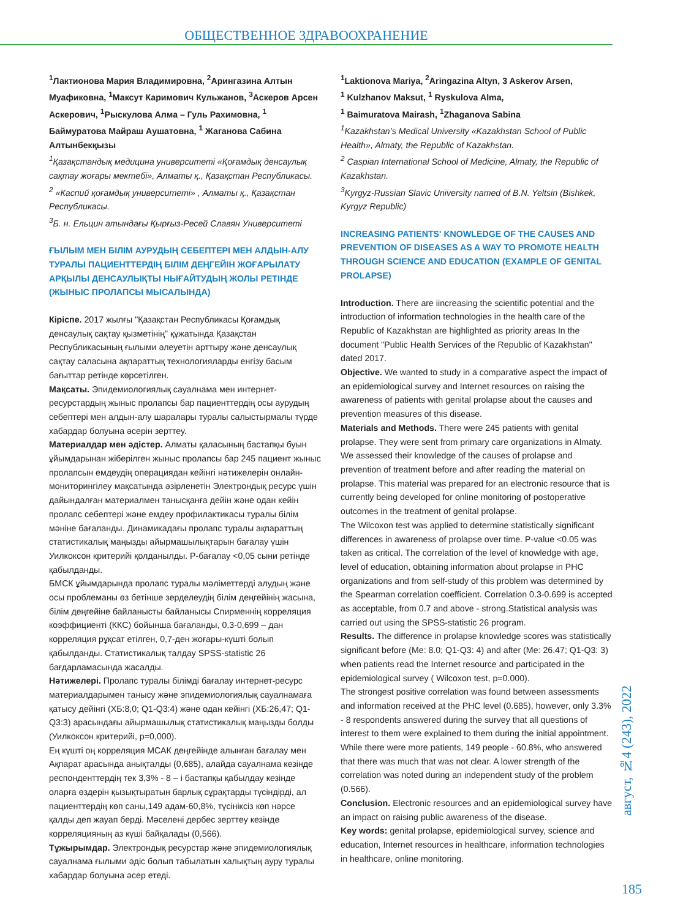ОБЩЕСТВЕННОЕ ЗДРАВООХРАНЕНИЕ
<sup>1</sup> Лактионова Мария Владимировна, <sup>2</sup>Арингазина Алтын Муафиковна, <sup>1</sup>Максут Каримович Кульжанов, <sup>3</sup>Аскеров Арсен Аскерович, <sup>1</sup>Рыскулова Алма – Гуль Рахимовна, <sup>1</sup> Баймуратова Майраш Аушатовна, <sup>1</sup> Жаганова Сабина Алтынбекқызы
<sup>1</sup> Қазақстандық медицина университеті «Қоғамдық денсаулық сақтау жоғары мектебі», Алматы қ., Қазақстан Республикасы.
<sup>2</sup> «Каспий қоғамдық университеті» , Алматы қ., Қазақстан Республикасы.
<sup>3</sup> Б. н. Ельцин атындағы Қырғыз-Ресей Славян Университеті
ҒЫЛЫМ МЕН БІЛІМ АУРУДЫҢ СЕБЕПТЕРІ МЕН АЛДЫН-АЛУ ТУРАЛЫ ПАЦИЕНТТЕРДІҢ БІЛІМ ДЕҢГЕЙІН ЖОҒАРЫЛАТУ АРҚЫЛЫ ДЕНСАУЛЫҚТЫ НЫҒАЙТУДЫҢ ЖОЛЫ РЕТІНДЕ (ЖЫНЫС ПРОЛАПСЫ МЫСАЛЫНДА)
Кіріспе. 2017 жылғы "Қазақстан Республикасы Қоғамдық денсаулық сақтау қызметінің" құжатында Қазақстан Республикасының ғылыми әлеуетін арттыру және денсаулық сақтау саласына ақпараттық технологияларды енгізу басым бағыттар ретінде көрсетілген.
Мақсаты. Эпидемиологиялық сауалнама мен интернет-ресурстардың жыныс пролапсы бар пациенттердің осы аурудың себептері мен алдын-алу шаралары туралы салыстырмалы түрде хабардар болуына әсерін зерттеу.
Материалдар мен әдістер. Алматы қаласының бастапқы буын ұйымдарынан жіберілген жыныс пролапсы бар 245 пациент жыныс пролапсын емдеудің операциядан кейінгі нәтижелерін онлайн-мониторингілеу мақсатында әзірленетін Электрондық ресурс үшін дайындалған материалмен танысқанға дейін және одан кейін пролапс себептері және емдеу профилактикасы туралы білім мәніне бағаланды. Динамикадағы пролапс туралы ақпараттың статистикалық маңызды айырмашылықтарын бағалау үшін Уилкоксон критерийі қолданылды. P-бағалау <0,05 сыни ретінде қабылданды.
БМСК ұйымдарында пролапс туралы мәліметтерді алудың және осы проблеманы өз бетінше зерделеудің білім деңгейінің жасына, білім деңгейіне байланысты байланысы Спирменнің корреляция коэффициенті (ККС) бойынша бағаланды, 0,3-0,699 – дан корреляция рұқсат етілген, 0,7-ден жоғары-күшті болып қабылданды. Статистикалық талдау SPSS-statistic 26 бағдарламасында жасалды.
Нәтижелері. Пролапс туралы білімді бағалау интернет-ресурс материалдарымен танысу және эпидемиологиялық сауалнамаға қатысу дейінгі (ХБ:8,0; Q1-Q3:4) және одан кейінгі (ХБ:26,47; Q1-Q3:3) арасындағы айырмашылық статистикалық маңызды болды (Уилкоксон критерийі, p=0,000).
Ең күшті оң корреляция МСАК деңгейінде алынған бағалау мен Ақпарат арасында анықталды (0,685), алайда сауалнама кезінде респонденттердің тек 3,3% - 8 – і бастапқы қабылдау кезінде оларға өздерін қызықтыратын барлық сұрақтарды түсіндірді, ал пациенттердің көп саны,149 адам-60,8%, түсініксіз көп нәрсе қалды деп жауап берді. Мәселені дербес зерттеу кезінде корреляцияның аз күші байқалады (0,566).
Тұжырымдар. Электрондық ресурстар және эпидемиологиялық сауалнама ғылыми әдіс болып табылатын халықтың ауру туралы хабардар болуына әсер етеді.
<sup>1</sup> Laktionova Mariya, <sup>2</sup>Aringazina Altyn, 3 Askerov Arsen,
<sup>1</sup> Kulzhanov Maksut, <sup>1</sup> Ryskulova Alma,
<sup>1</sup> Baimuratova Mairash, <sup>1</sup>Zhaganova Sabina
<sup>1</sup> Kazakhstan’s Medical University «Kazakhstan School of Public Health», Almaty, the Republic of Kazakhstan.
<sup>2</sup> Caspian International School of Medicine, Almaty, the Republic of Kazakhstan.
<sup>3</sup> Kyrgyz-Russian Slavic University named of B.N. Yeltsin (Bishkek, Kyrgyz Republic)
INCREASING PATIENTS' KNOWLEDGE OF THE CAUSES AND PREVENTION OF DISEASES AS A WAY TO PROMOTE HEALTH THROUGH SCIENCE AND EDUCATION (EXAMPLE OF GENITAL PROLAPSE)
Introduction. There are iincreasing the scientific potential and the introduction of information technologies in the health care of the Republic of Kazakhstan are highlighted as priority areas In the document "Public Health Services of the Republic of Kazakhstan" dated 2017.
Objective. We wanted to study in a comparative aspect the impact of an epidemiological survey and Internet resources on raising the awareness of patients with genital prolapse about the causes and prevention measures of this disease.
Materials and Methods. There were 245 patients with genital prolapse. They were sent from primary care organizations in Almaty. We assessed their knowledge of the causes of prolapse and prevention of treatment before and after reading the material on prolapse. This material was prepared for an electronic resource that is currently being developed for online monitoring of postoperative outcomes in the treatment of genital prolapse.
The Wilcoxon test was applied to determine statistically significant differences in awareness of prolapse over time. P-value <0.05 was taken as critical. The correlation of the level of knowledge with age, level of education, obtaining information about prolapse in PHC organizations and from self-study of this problem was determined by the Spearman correlation coefficient. Correlation 0.3-0.699 is accepted as acceptable, from 0.7 and above - strong.Statistical analysis was carried out using the SPSS-statistic 26 program.
Results. The difference in prolapse knowledge scores was statistically significant before (Me: 8.0; Q1-Q3: 4) and after (Me: 26.47; Q1-Q3: 3) when patients read the Internet resource and participated in the epidemiological survey ( Wilcoxon test, p=0.000).
The strongest positive correlation was found between assessments and information received at the PHC level (0.685), however, only 3.3% - 8 respondents answered during the survey that all questions of interest to them were explained to them during the initial appointment. While there were more patients, 149 people - 60.8%, who answered that there was much that was not clear. A lower strength of the correlation was noted during an independent study of the problem (0.566).
Conclusion. Electronic resources and an epidemiological survey have an impact on raising public awareness of the disease.
Key words: genital prolapse, epidemiological survey, science and education, Internet resources in healthcare, information technologies in healthcare, online monitoring.
август, №4 (243), 2022
185